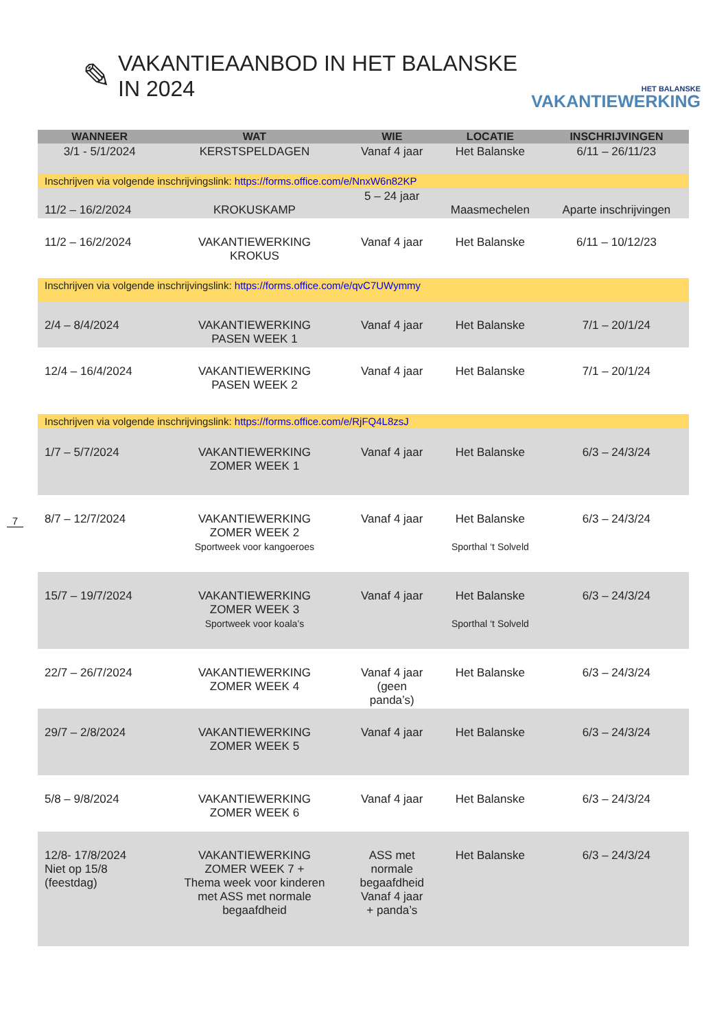✎
VAKANTIEAANBOD IN HET BALANSKE IN 2024
HET BALANSKE
VAKANTIEWERKING
7
| WANNEER | WAT | WIE | LOCATIE | INSCHRIJVINGEN |
| --- | --- | --- | --- | --- |
| 3/1 - 5/1/2024 | KERSTSPELDAGEN | Vanaf 4 jaar | Het Balanske | 6/11 – 26/11/23 |
| Inschrijven via volgende inschrijvingslink: https://forms.office.com/e/NnxW6n82KP | | | | |
| 11/2 – 16/2/2024 | KROKUSKAMP | 5 – 24 jaar | Maasmechelen | Aparte inschrijvingen |
| 11/2 – 16/2/2024 | VAKANTIEWERKING KROKUS | Vanaf 4 jaar | Het Balanske | 6/11 – 10/12/23 |
| Inschrijven via volgende inschrijvingslink: https://forms.office.com/e/qvC7UWymmy | | | | |
| 2/4 – 8/4/2024 | VAKANTIEWERKING PASEN WEEK 1 | Vanaf 4 jaar | Het Balanske | 7/1 – 20/1/24 |
| 12/4 – 16/4/2024 | VAKANTIEWERKING PASEN WEEK 2 | Vanaf 4 jaar | Het Balanske | 7/1 – 20/1/24 |
| Inschrijven via volgende inschrijvingslink: https://forms.office.com/e/RjFQ4L8zsJ | | | | |
| 1/7 – 5/7/2024 | VAKANTIEWERKING ZOMER WEEK 1 | Vanaf 4 jaar | Het Balanske | 6/3 – 24/3/24 |
| 8/7 – 12/7/2024 | VAKANTIEWERKING ZOMER WEEK 2 Sportweek voor kangoeroes | Vanaf 4 jaar | Het Balanske Sporthal ‘t Solveld | 6/3 – 24/3/24 |
| 15/7 – 19/7/2024 | VAKANTIEWERKING ZOMER WEEK 3 Sportweek voor koala’s | Vanaf 4 jaar | Het Balanske Sporthal ‘t Solveld | 6/3 – 24/3/24 |
| 22/7 – 26/7/2024 | VAKANTIEWERKING ZOMER WEEK 4 | Vanaf 4 jaar (geen panda’s) | Het Balanske | 6/3 – 24/3/24 |
| 29/7 – 2/8/2024 | VAKANTIEWERKING ZOMER WEEK 5 | Vanaf 4 jaar | Het Balanske | 6/3 – 24/3/24 |
| 5/8 – 9/8/2024 | VAKANTIEWERKING ZOMER WEEK 6 | Vanaf 4 jaar | Het Balanske | 6/3 – 24/3/24 |
| 12/8- 17/8/2024 Niet op 15/8 (feestdag) | VAKANTIEWERKING ZOMER WEEK 7 + Thema week voor kinderen met ASS met normale begaafdheid | ASS met normale begaafdheid Vanaf 4 jaar + panda’s | Het Balanske | 6/3 – 24/3/24 |